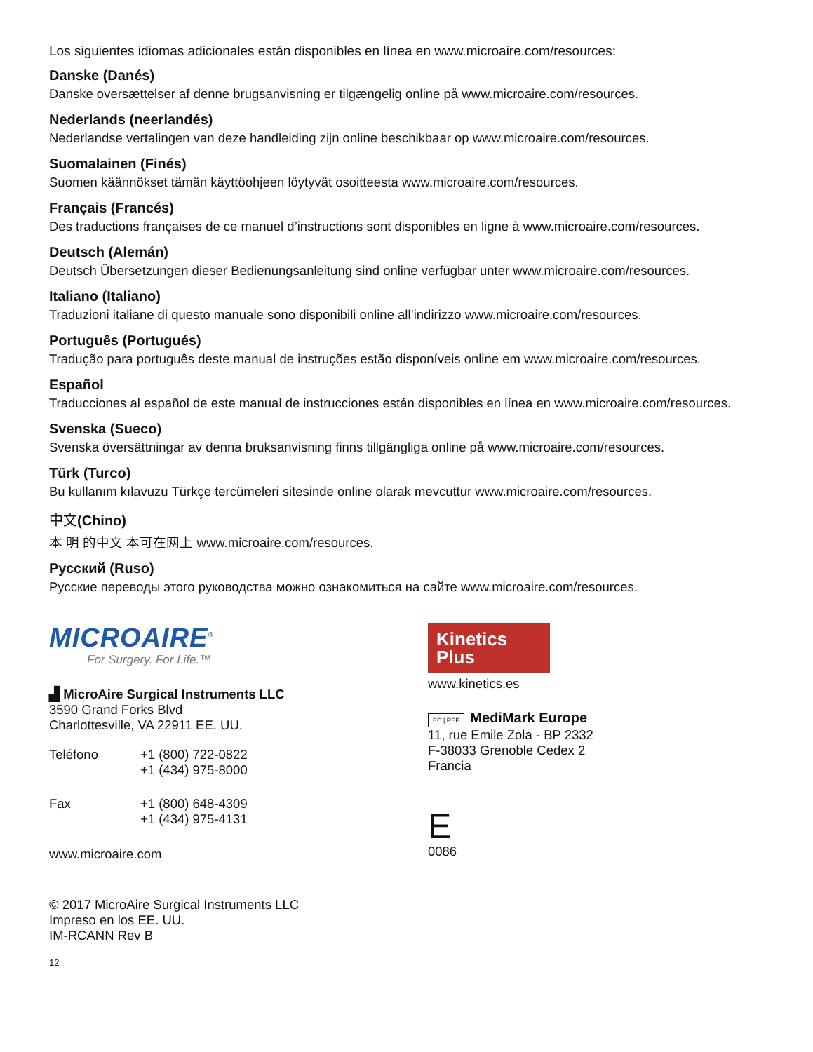Los siguientes idiomas adicionales están disponibles en línea en www.microaire.com/resources:
Danske (Danés)
Danske oversættelser af denne brugsanvisning er tilgængelig online på www.microaire.com/resources.
Nederlands (neerlandés)
Nederlandse vertalingen van deze handleiding zijn online beschikbaar op www.microaire.com/resources.
Suomalainen (Finés)
Suomen käännökset tämän käyttöohjeen löytyvät osoitteesta www.microaire.com/resources.
Français (Francés)
Des traductions françaises de ce manuel d’instructions sont disponibles en ligne à www.microaire.com/resources.
Deutsch (Alemán)
Deutsch Übersetzungen dieser Bedienungsanleitung sind online verfügbar unter www.microaire.com/resources.
Italiano (Italiano)
Traduzioni italiane di questo manuale sono disponibili online all’indirizzo www.microaire.com/resources.
Português (Portugués)
Tradução para português deste manual de instruções estão disponíveis online em www.microaire.com/resources.
Español
Traducciones al español de este manual de instrucciones están disponibles en línea en www.microaire.com/resources.
Svenska (Sueco)
Svenska översättningar av denna bruksanvisning finns tillgängliga online på www.microaire.com/resources.
Türk (Turco)
Bu kullanım kılavuzu Türkçe tercümeleri sitesinde online olarak mevcuttur www.microaire.com/resources.
中文(Chino)
本 明 的中文 本可在网上 www.microaire.com/resources.
Русский (Ruso)
Русские переводы этого руководства можно ознакомиться на сайте www.microaire.com/resources.
MICROAIRE<sup>®</sup>
For Surgery. For Life.™
▟ MicroAire Surgical Instruments LLC
3590 Grand Forks Blvd
Charlottesville, VA 22911 EE. UU.
| Teléfono | +1 (800) 722-0822 +1 (434) 975-8000 |
| Fax | +1 (800) 648-4309 +1 (434) 975-4131 |
www.microaire.com
© 2017 MicroAire Surgical Instruments LLC
Impreso en los EE. UU.
IM-RCANN Rev B
12
Kinetics
Plus
www.kinetics.es
EC | REP MediMark Europe
11, rue Emile Zola - BP 2332
F-38033 Grenoble Cedex 2
Francia
E
0086